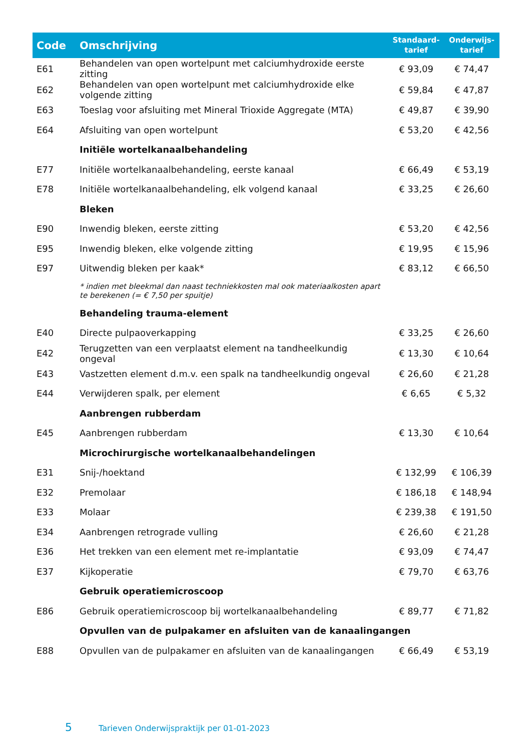| Code | Omschrijving | Standaard- tarief | Onderwijs- tarief |
| --- | --- | --- | --- |
| E61 | Behandelen van open wortelpunt met calciumhydroxide eerste zitting | € 93,09 | € 74,47 |
| E62 | Behandelen van open wortelpunt met calciumhydroxide elke volgende zitting | € 59,84 | € 47,87 |
| E63 | Toeslag voor afsluiting met Mineral Trioxide Aggregate (MTA) | € 49,87 | € 39,90 |
| E64 | Afsluiting van open wortelpunt | € 53,20 | € 42,56 |
| | Initiële wortelkanaalbehandeling | | |
| E77 | Initiële wortelkanaalbehandeling, eerste kanaal | € 66,49 | € 53,19 |
| E78 | Initiële wortelkanaalbehandeling, elk volgend kanaal | € 33,25 | € 26,60 |
| | Bleken | | |
| E90 | Inwendig bleken, eerste zitting | € 53,20 | € 42,56 |
| E95 | Inwendig bleken, elke volgende zitting | € 19,95 | € 15,96 |
| E97 | Uitwendig bleken per kaak* | € 83,12 | € 66,50 |
| | * indien met bleekmal dan naast techniekkosten mal ook materiaalkosten apart te berekenen (= € 7,50 per spuitje) | | |
| | Behandeling trauma-element | | |
| E40 | Directe pulpaoverkapping | € 33,25 | € 26,60 |
| E42 | Terugzetten van een verplaatst element na tandheelkundig ongeval | € 13,30 | € 10,64 |
| E43 | Vastzetten element d.m.v. een spalk na tandheelkundig ongeval | € 26,60 | € 21,28 |
| E44 | Verwijderen spalk, per element | € 6,65 | € 5,32 |
| | Aanbrengen rubberdam | | |
| E45 | Aanbrengen rubberdam | € 13,30 | € 10,64 |
| | Microchirurgische wortelkanaalbehandelingen | | |
| E31 | Snij-/hoektand | € 132,99 | € 106,39 |
| E32 | Premolaar | € 186,18 | € 148,94 |
| E33 | Molaar | € 239,38 | € 191,50 |
| E34 | Aanbrengen retrograde vulling | € 26,60 | € 21,28 |
| E36 | Het trekken van een element met re-implantatie | € 93,09 | € 74,47 |
| E37 | Kijkoperatie | € 79,70 | € 63,76 |
| | Gebruik operatiemicroscoop | | |
| E86 | Gebruik operatiemicroscoop bij wortelkanaalbehandeling | € 89,77 | € 71,82 |
| | Opvullen van de pulpakamer en afsluiten van de kanaalingangen | | |
| E88 | Opvullen van de pulpakamer en afsluiten van de kanaalingangen | € 66,49 | € 53,19 |
5 Tarieven Onderwijspraktijk per 01-01-2023